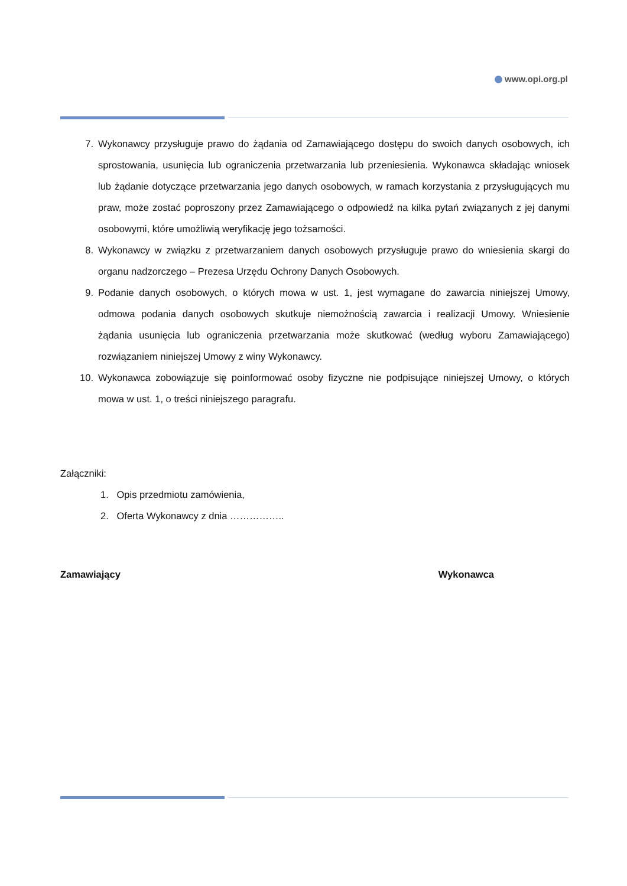www.opi.org.pl
7. Wykonawcy przysługuje prawo do żądania od Zamawiającego dostępu do swoich danych osobowych, ich sprostowania, usunięcia lub ograniczenia przetwarzania lub przeniesienia. Wykonawca składając wniosek lub żądanie dotyczące przetwarzania jego danych osobowych, w ramach korzystania z przysługujących mu praw, może zostać poproszony przez Zamawiającego o odpowiedź na kilka pytań związanych z jej danymi osobowymi, które umożliwią weryfikację jego tożsamości.
8. Wykonawcy w związku z przetwarzaniem danych osobowych przysługuje prawo do wniesienia skargi do organu nadzorczego – Prezesa Urzędu Ochrony Danych Osobowych.
9. Podanie danych osobowych, o których mowa w ust. 1, jest wymagane do zawarcia niniejszej Umowy, odmowa podania danych osobowych skutkuje niemożnością zawarcia i realizacji Umowy. Wniesienie żądania usunięcia lub ograniczenia przetwarzania może skutkować (według wyboru Zamawiającego) rozwiązaniem niniejszej Umowy z winy Wykonawcy.
10. Wykonawca zobowiązuje się poinformować osoby fizyczne nie podpisujące niniejszej Umowy, o których mowa w ust. 1, o treści niniejszego paragrafu.
Załączniki:
1. Opis przedmiotu zamówienia,
2. Oferta Wykonawcy z dnia ……………..
Zamawiający Wykonawca